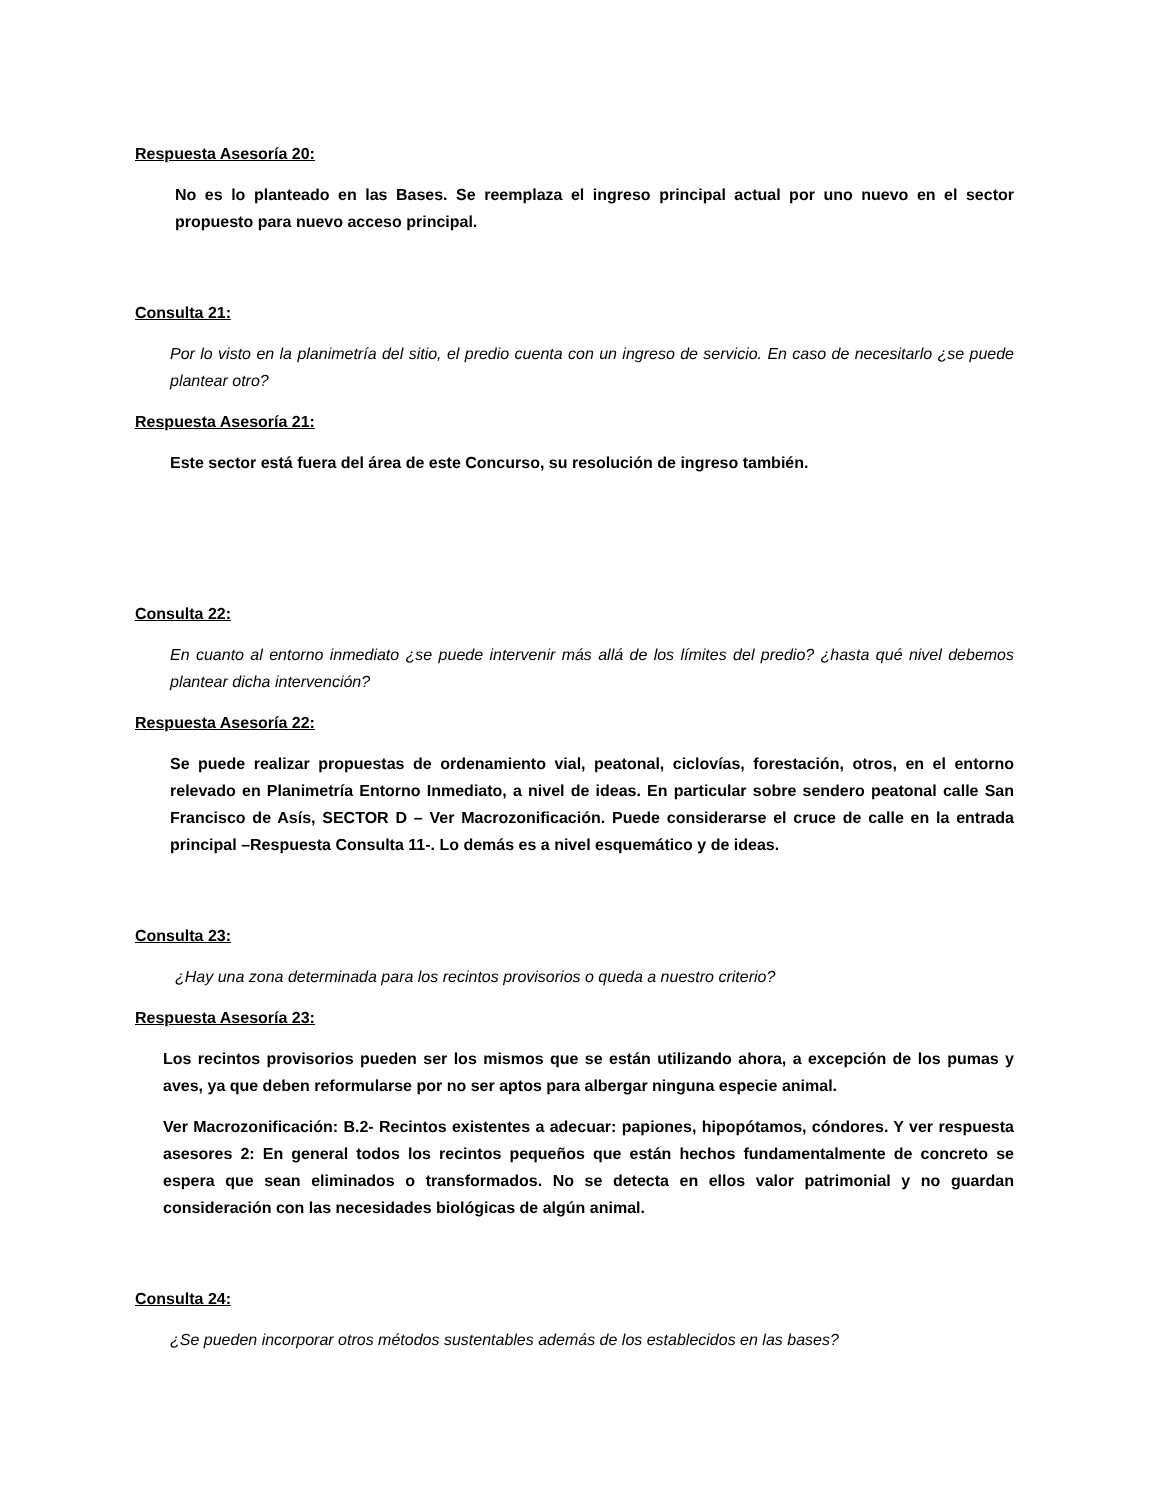Respuesta Asesoría 20:
No es lo planteado en las Bases. Se reemplaza el ingreso principal actual por uno nuevo en el sector propuesto para nuevo acceso principal.
Consulta 21:
Por lo visto en la planimetría del sitio, el predio cuenta con un ingreso de servicio. En caso de necesitarlo ¿se puede plantear otro?
Respuesta Asesoría 21:
Este sector está fuera del área de este Concurso, su resolución de ingreso también.
Consulta 22:
En cuanto al entorno inmediato ¿se puede intervenir más allá de los límites del predio? ¿hasta qué nivel debemos plantear dicha intervención?
Respuesta Asesoría 22:
Se puede realizar propuestas de ordenamiento vial, peatonal, ciclovías, forestación, otros, en el entorno relevado en Planimetría Entorno Inmediato, a nivel de ideas. En particular sobre sendero peatonal calle San Francisco de Asís, SECTOR D – Ver Macrozonificación. Puede considerarse el cruce de calle en la entrada principal –Respuesta Consulta 11-. Lo demás es a nivel esquemático y de ideas.
Consulta 23:
¿Hay una zona determinada para los recintos provisorios o queda a nuestro criterio?
Respuesta Asesoría 23:
Los recintos provisorios pueden ser los mismos que se están utilizando ahora, a excepción de los pumas y aves, ya que deben reformularse por no ser aptos para albergar ninguna especie animal.
Ver Macrozonificación: B.2- Recintos existentes a adecuar: papiones, hipopótamos, cóndores. Y ver respuesta asesores 2: En general todos los recintos pequeños que están hechos fundamentalmente de concreto se espera que sean eliminados o transformados. No se detecta en ellos valor patrimonial y no guardan consideración con las necesidades biológicas de algún animal.
Consulta 24:
¿Se pueden incorporar otros métodos sustentables además de los establecidos en las bases?